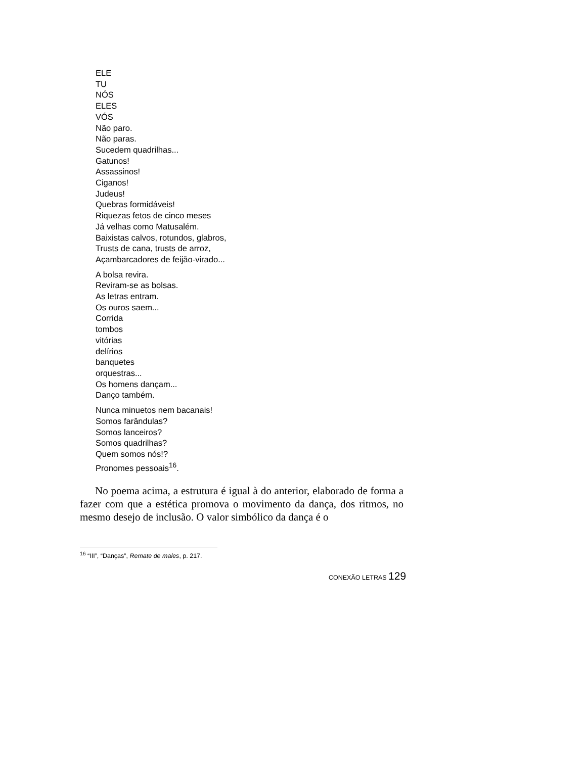ELE
TU
NÓS
ELES
VÓS
Não paro.
Não paras.
Sucedem quadrilhas...
Gatunos!
Assassinos!
Ciganos!
Judeus!
Quebras formidáveis!
Riquezas fetos de cinco meses
Já velhas como Matusalém.
Baixistas calvos, rotundos, glabros,
Trusts de cana, trusts de arroz,
Açambarcadores de feijão-virado...
A bolsa revira.
Reviram-se as bolsas.
As letras entram.
Os ouros saem...
Corrida
tombos
vitórias
delírios
banquetes
orquestras...
Os homens dançam...
Danço também.
Nunca minuetos nem bacanais!
Somos farândulas?
Somos lanceiros?
Somos quadrilhas?
Quem somos nós!?
Pronomes pessoais<sup>16</sup>.
No poema acima, a estrutura é igual à do anterior, elaborado de forma a fazer com que a estética promova o movimento da dança, dos ritmos, no mesmo desejo de inclusão. O valor simbólico da dança é o
<sup>16</sup> “III”, “Danças”, Remate de males, p. 217.
CONEXÃO LETRAS 129